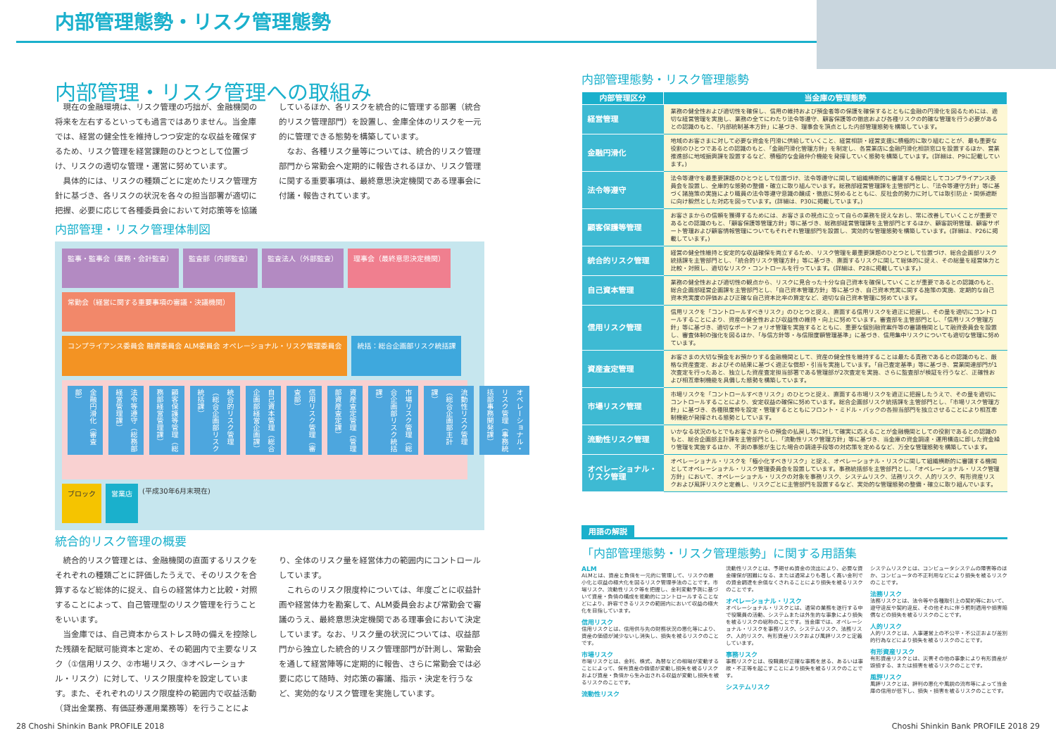内部管理態勢・リスク管理態勢
内部管理・リスク管理への取組み
現在の金融環境は、リスク管理の巧拙が、金融機関の将来を左右するといっても過言ではありません。当金庫では、経営の健全性を維持しつつ安定的な収益を確保するため、リスク管理を経営課題のひとつとして位置づけ、リスクの適切な管理・運営に努めています。
具体的には、リスクの種類ごとに定めたリスク管理方針に基づき、各リスクの状況を各々の担当部署が適切に把握、必要に応じて各種委員会において対応策等を協議しているほか、各リスクを統合的に管理する部署（統合的リスク管理部門）を設置し、金庫全体のリスクを一元的に管理できる態勢を構築しています。
なお、各種リスク量等については、統合的リスク管理部門から常勤会へ定期的に報告されるほか、リスク管理に関する重要事項は、最終意思決定機関である理事会に付議・報告されています。
内部管理・リスク管理体制図
監事・監事会（業務・会計監査）
監査部（内部監査）
監査法人（外部監査）
理事会（最終意思決定機関）
常勤会（経営に関する重要事項の審議・決議機関）
コンプライアンス委員会 融資委員会 ALM委員会 オペレーショナル・リスク管理委員会
統括：総合企画部リスク統括課
金融円滑化（審査部）
法令等遵守（総務部経営管理課）
顧客保護等管理（総務部経営管理課）
統合的リスク管理（総合企画部リスク統括課）
自己資本管理（総合企画部経営企画課）
信用リスク管理（審査部）
資産査定管理（管理部資産査定課）
市場リスク管理（総合企画部リスク統括課）
流動性リスク管理（総合企画部主計課）
オペレーショナル・リスク管理（事務統括部事務開発課）
ブロック
営業店
(平成30年6月末現在)
統合的リスク管理の概要
統合的リスク管理とは、金融機関の直面するリスクをそれぞれの種類ごとに評価したうえで、そのリスクを合算するなど総体的に捉え、自らの経営体力と比較・対照することによって、自己管理型のリスク管理を行うことをいいます。
当金庫では、自己資本からストレス時の備えを控除した残額を配賦可能資本と定め、その範囲内で主要なリスク（①信用リスク、②市場リスク、③オペレーショナル・リスク）に対して、リスク限度枠を設定しています。また、それぞれのリスク限度枠の範囲内で収益活動（貸出金業務、有価証券運用業務等）を行うことにより、全体のリスク量を経営体力の範囲内にコントロールしています。
これらのリスク限度枠については、年度ごとに収益計画や経営体力を勘案して、ALM委員会および常勤会で審議のうえ、最終意思決定機関である理事会において決定しています。なお、リスク量の状況については、収益部門から独立した統合的リスク管理部門が計測し、常勤会を通して経営陣等に定期的に報告、さらに常勤会では必要に応じて随時、対応策の審議、指示・決定を行うなど、実効的なリスク管理を実施しています。
内部管理態勢・リスク管理態勢
| 内部管理区分 | 当金庫の管理態勢 |
| --- | --- |
| 経営管理 | 業務の健全性および適切性を確保し、信用の維持および預金者等の保護を確保するとともに金融の円滑化を図るためには、適切な経営管理を実施し、業務の全てにわたり法令等遵守、顧客保護等の徹底および各種リスクの的確な管理を行う必要があるとの認識のもと、「内部統制基本方針」に基づき、理事会を頂点とした内部管理態勢を構築しています。 |
| 金融円滑化 | 地域のお客さまに対して必要な資金を円滑に供給していくこと、経営相談・経営支援に積極的に取り組むことが、最も重要な役割のひとつであるとの認識のもと、「金融円滑化管理方針」を制定し、各営業店に金融円滑化相談窓口を設置するほか、営業推進部に地域振興課を設置するなど、積極的な金融仲介機能を発揮していく態勢を構築しています。(詳細は、P9に記載しています。) |
| 法令等遵守 | 法令等遵守を最重要課題のひとつとして位置づけ、法令等遵守に関して組織横断的に審議する機関としてコンプライアンス委員会を設置し、全庫的な態勢の整備・確立に取り組んでいます。総務部経営管理課を主管部門とし、「法令等遵守方針」等に基づく諸施策の実施により職員の法令等遵守意識の醸成・徹底に努めるとともに、反社会的勢力に対しては取引防止・関係遮断に向け毅然とした対応を図っています。(詳細は、P30に掲載しています。) |
| 顧客保護等管理 | お客さまからの信頼を獲得するためには、お客さまの視点に立って自らの業務を捉えなおし、常に改善していくことが重要であるとの認識のもと、「顧客保護等管理方針」等に基づき、総務部経営管理課を主管部門とするほか、顧客説明管理、顧客サポート管理および顧客情報管理についてもそれぞれ管理部門を設置し、実効的な管理態勢を構築しています。(詳細は、P26に掲載しています。) |
| 統合的リスク管理 | 経営の健全性維持と安定的な収益確保を両立するため、リスク管理を最重要課題のひとつとして位置づけ、総合企画部リスク統括課を主管部門とし、「統合的リスク管理方針」等に基づき、直面するリスクに関して総体的に捉え、その総量を経営体力と比較・対照し、適切なリスク・コントロールを行っています。(詳細は、P28に掲載しています。) |
| 自己資本管理 | 業務の健全性および適切性の観点から、リスクに見合った十分な自己資本を確保していくことが重要であるとの認識のもと、総合企画部経営企画課を主管部門とし、「自己資本管理方針」等に基づき、自己資本充実に関する施策の実施、定期的な自己資本充実度の評価および正確な自己資本比率の算定など、適切な自己資本管理に努めています。 |
| 信用リスク管理 | 信用リスクを「コントロールすべきリスク」のひとつと捉え、直面する信用リスクを適正に把握し、その量を適切にコントロールすることにより、資産の健全性および収益性の維持・向上に努めています。審査部を主管部門とし、「信用リスク管理方針」等に基づき、適切なポートフォリオ管理を実施するとともに、重要な個別融資案件等の審議機関として融資委員会を設置し、審査体制の強化を図るほか、「与信方針等・与信限度額管理基準」に基づき、信用集中リスクについても適切な管理に努めています。 |
| 資産査定管理 | お客さまの大切な預金をお預かりする金融機関として、資産の健全性を維持することは最たる責務であるとの認識のもと、厳格な資産査定、およびその結果に基づく適正な償却・引当を実施しています。「自己査定基準」等に基づき、営業関連部門が1次査定を行ったあと、独立した資産査定担当部署である管理部が2次査定を実施、さらに監査部が検証を行うなど、正確性および相互牽制機能を具備した態勢を構築しています。 |
| 市場リスク管理 | 市場リスクを「コントロールすべきリスク」のひとつと捉え、直面する市場リスクを適正に把握したうえで、その量を適切にコントロールすることにより、安定収益の確保に努めています。総合企画部リスク統括課を主管部門とし、「市場リスク管理方針」に基づき、各種限度枠を設定・管理するとともにフロント・ミドル・バックの各担当部門を独立させることにより相互牽制機能が発揮される態勢としています。 |
| 流動性リスク管理 | いかなる状況のもとでもお客さまからの預金の払戻し等に対して確実に応えることが金融機関としての役割であるとの認識のもと、総合企画部主計課を主管部門とし、「流動性リスク管理方針」等に基づき、当金庫の資金調達・運用構造に即した資金繰り管理を実施するほか、不測の事態が生じた場合の調達手段等の対応策を定めるなど、万全な管理態勢を構築しています。 |
| オペレーショナル・リスク管理 | オペレーショナル・リスクを「極小化すべきリスク」と捉え、オペレーショナル・リスクに関して組織横断的に審議する機関としてオペレーショナル・リスク管理委員会を設置しています。事務統括部を主管部門とし、「オペレーショナル・リスク管理方針」において、オペレーショナル・リスクの対象を事務リスク、システムリスク、法務リスク、人的リスク、有形資産リスクおよび風評リスクと定義し、リスクごとに主管部門を設置するなど、実効的な管理態勢の整備・確立に取り組んでいます。 |
用語の解説
「内部管理態勢・リスク管理態勢」に関する用語集
ALM
ALMとは、資産と負債を一元的に管理して、リスクの最小化と収益の極大化を図るリスク管理手法のことです。市場リスク、流動性リスク等を把握し、金利変動予測に基づいて資産・負債の構成を能動的にコントロールすることなどにより、許容できるリスクの範囲内において収益の極大化を目指しています。
信用リスク
信用リスクとは、信用供与先の財務状況の悪化等により、資産の価値が減少ないし消失し、損失を被るリスクのことです。
市場リスク
市場リスクとは、金利、株式、為替などの相場が変動することによって、保有資産の価値が変動し損失を被るリスクおよび資産・負債から生み出される収益が変動し損失を被るリスクのことです。
流動性リスク
流動性リスクとは、予期せぬ資金の流出により、必要な資金確保が困難になる、または通常よりも著しく高い金利での資金調達を余儀なくされることにより損失を被るリスクのことです。
オペレーショナル・リスク
オペレーショナル・リスクとは、通常の業務を遂行する中で役職員の活動、システムまたは外生的な事象により損失を被るリスクの総称のことです。当金庫では、オペレーショナル・リスクを事務リスク、システムリスク、法務リスク、人的リスク、有形資産リスクおよび風評リスクと定義しています。
事務リスク
事務リスクとは、役職員が正確な事務を怠る、あるいは事故・不正等を起こすことにより損失を被るリスクのことです。
システムリスク
システムリスクとは、コンピュータシステムの障害等のほか、コンピュータの不正利用などにより損失を被るリスクのことです。
法務リスク
法務リスクとは、法令等や各種取引上の契約等において、遵守違反や契約違反、その他それに伴う罰則適用や損害賠償などの損失を被るリスクのことです。
人的リスク
人的リスクとは、人事運営上の不公平・不公正および差別的行為などにより損失を被るリスクのことです。
有形資産リスク
有形資産リスクとは、災害その他の事象により有形資産が毀損する、または損害を被るリスクのことです。
風評リスク
風評リスクとは、評判の悪化や風説の流布等によって当金庫の信用が低下し、損失・損害を被るリスクのことです。
28 Choshi Shinkin Bank PROFILE 2018
Choshi Shinkin Bank PROFILE 2018 29